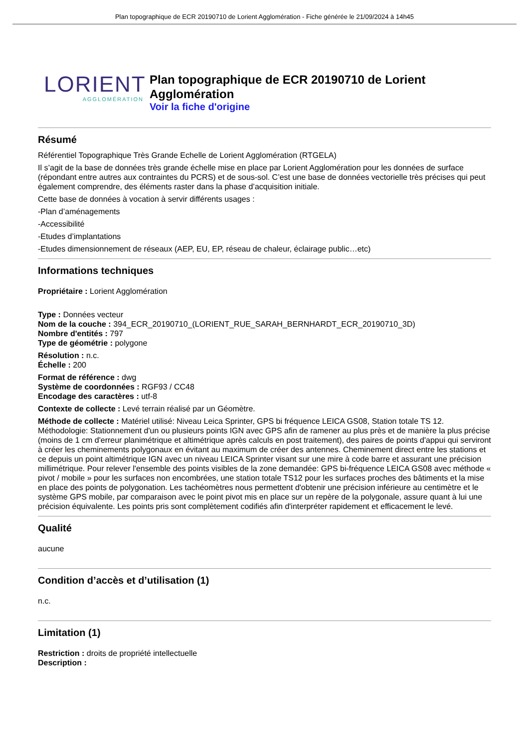Plan topographique de ECR 20190710 de Lorient Agglomération - Fiche générée le 21/09/2024 à 14h45
LORIENT
AGGLOMÉRATION
Plan topographique de ECR 20190710 de Lorient Agglomération
Voir la fiche d'origine
Résumé
Référentiel Topographique Très Grande Echelle de Lorient Agglomération (RTGELA)
Il s’agit de la base de données très grande échelle mise en place par Lorient Agglomération pour les données de surface (répondant entre autres aux contraintes du PCRS) et de sous-sol. C’est une base de données vectorielle très précises qui peut également comprendre, des éléments raster dans la phase d’acquisition initiale.
Cette base de données à vocation à servir différents usages :
-Plan d’aménagements
-Accessibilité
-Etudes d’implantations
-Etudes dimensionnement de réseaux (AEP, EU, EP, réseau de chaleur, éclairage public…etc)
Informations techniques
Propriétaire : Lorient Agglomération
Type : Données vecteur
Nom de la couche : 394_ECR_20190710_(LORIENT_RUE_SARAH_BERNHARDT_ECR_20190710_3D)
Nombre d'entités : 797
Type de géométrie : polygone
Résolution : n.c.
Échelle : 200
Format de référence : dwg
Système de coordonnées : RGF93 / CC48
Encodage des caractères : utf-8
Contexte de collecte : Levé terrain réalisé par un Géomètre.
Méthode de collecte : Matériel utilisé: Niveau Leica Sprinter, GPS bi fréquence LEICA GS08, Station totale TS 12. Méthodologie: Stationnement d'un ou plusieurs points IGN avec GPS afin de ramener au plus près et de manière la plus précise (moins de 1 cm d'erreur planimétrique et altimétrique après calculs en post traitement), des paires de points d'appui qui serviront à créer les cheminements polygonaux en évitant au maximum de créer des antennes. Cheminement direct entre les stations et ce depuis un point altimétrique IGN avec un niveau LEICA Sprinter visant sur une mire à code barre et assurant une précision millimétrique. Pour relever l'ensemble des points visibles de la zone demandée: GPS bi-fréquence LEICA GS08 avec méthode « pivot / mobile » pour les surfaces non encombrées, une station totale TS12 pour les surfaces proches des bâtiments et la mise en place des points de polygonation. Les tachéomètres nous permettent d'obtenir une précision inférieure au centimètre et le système GPS mobile, par comparaison avec le point pivot mis en place sur un repère de la polygonale, assure quant à lui une précision équivalente. Les points pris sont complètement codifiés afin d'interpréter rapidement et efficacement le levé.
Qualité
aucune
Condition d’accès et d’utilisation (1)
n.c.
Limitation (1)
Restriction : droits de propriété intellectuelle
Description :